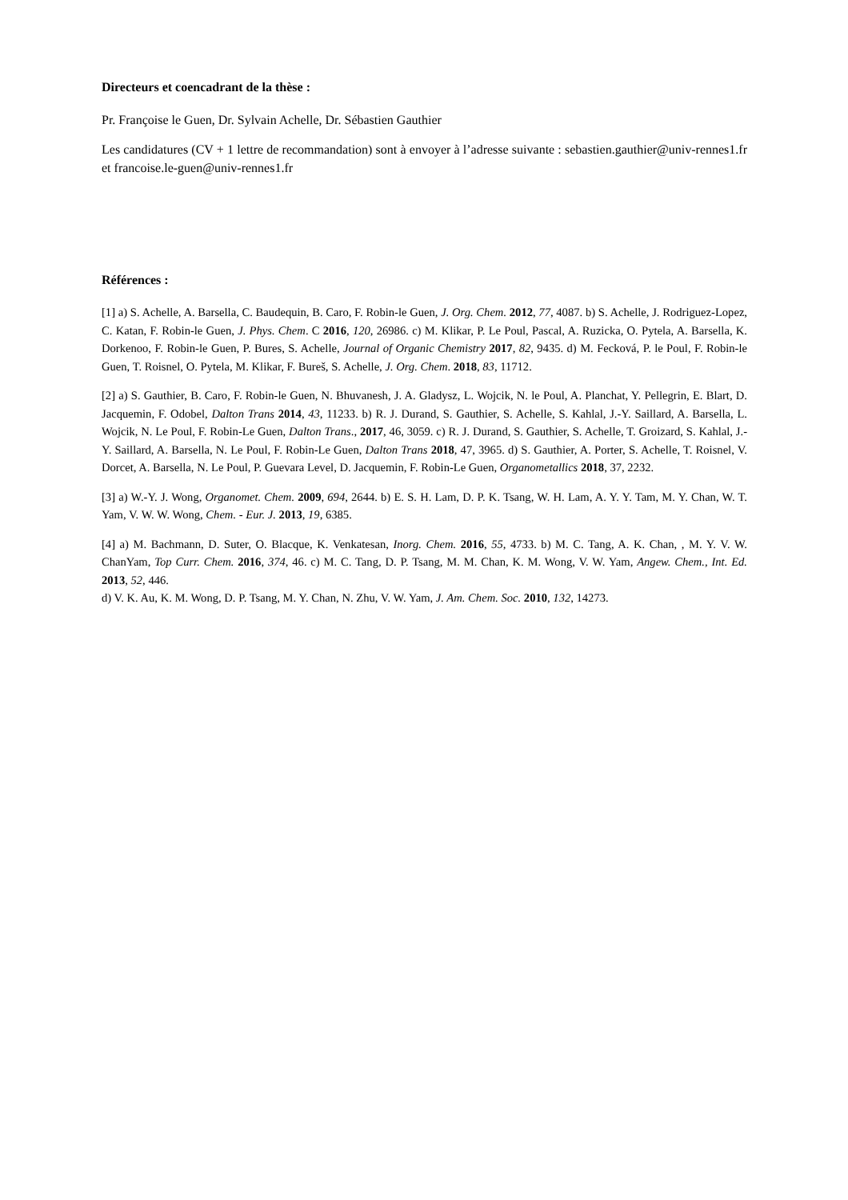Directeurs et coencadrant de la thèse :
Pr. Françoise le Guen, Dr. Sylvain Achelle, Dr. Sébastien Gauthier
Les candidatures (CV + 1 lettre de recommandation) sont à envoyer à l’adresse suivante : sebastien.gauthier@univ-rennes1.fr et francoise.le-guen@univ-rennes1.fr
Références :
[1] a) S. Achelle, A. Barsella, C. Baudequin, B. Caro, F. Robin-le Guen, J. Org. Chem. 2012, 77, 4087. b) S. Achelle, J. Rodriguez-Lopez, C. Katan, F. Robin-le Guen, J. Phys. Chem. C 2016, 120, 26986. c) M. Klikar, P. Le Poul, Pascal, A. Ruzicka, O. Pytela, A. Barsella, K. Dorkenoo, F. Robin-le Guen, P. Bures, S. Achelle, Journal of Organic Chemistry 2017, 82, 9435. d) M. Fecková, P. le Poul, F. Robin-le Guen, T. Roisnel, O. Pytela, M. Klikar, F. Bureš, S. Achelle, J. Org. Chem. 2018, 83, 11712.
[2] a) S. Gauthier, B. Caro, F. Robin-le Guen, N. Bhuvanesh, J. A. Gladysz, L. Wojcik, N. le Poul, A. Planchat, Y. Pellegrin, E. Blart, D. Jacquemin, F. Odobel, Dalton Trans 2014, 43, 11233. b) R. J. Durand, S. Gauthier, S. Achelle, S. Kahlal, J.-Y. Saillard, A. Barsella, L. Wojcik, N. Le Poul, F. Robin-Le Guen, Dalton Trans., 2017, 46, 3059. c) R. J. Durand, S. Gauthier, S. Achelle, T. Groizard, S. Kahlal, J.-Y. Saillard, A. Barsella, N. Le Poul, F. Robin-Le Guen, Dalton Trans 2018, 47, 3965. d) S. Gauthier, A. Porter, S. Achelle, T. Roisnel, V. Dorcet, A. Barsella, N. Le Poul, P. Guevara Level, D. Jacquemin, F. Robin-Le Guen, Organometallics 2018, 37, 2232.
[3] a) W.-Y. J. Wong, Organomet. Chem. 2009, 694, 2644. b) E. S. H. Lam, D. P. K. Tsang, W. H. Lam, A. Y. Y. Tam, M. Y. Chan, W. T. Yam, V. W. W. Wong, Chem. - Eur. J. 2013, 19, 6385.
[4] a) M. Bachmann, D. Suter, O. Blacque, K. Venkatesan, Inorg. Chem. 2016, 55, 4733. b) M. C. Tang, A. K. Chan, , M. Y. V. W. ChanYam, Top Curr. Chem. 2016, 374, 46. c) M. C. Tang, D. P. Tsang, M. M. Chan, K. M. Wong, V. W. Yam, Angew. Chem., Int. Ed. 2013, 52, 446.
d) V. K. Au, K. M. Wong, D. P. Tsang, M. Y. Chan, N. Zhu, V. W. Yam, J. Am. Chem. Soc. 2010, 132, 14273.